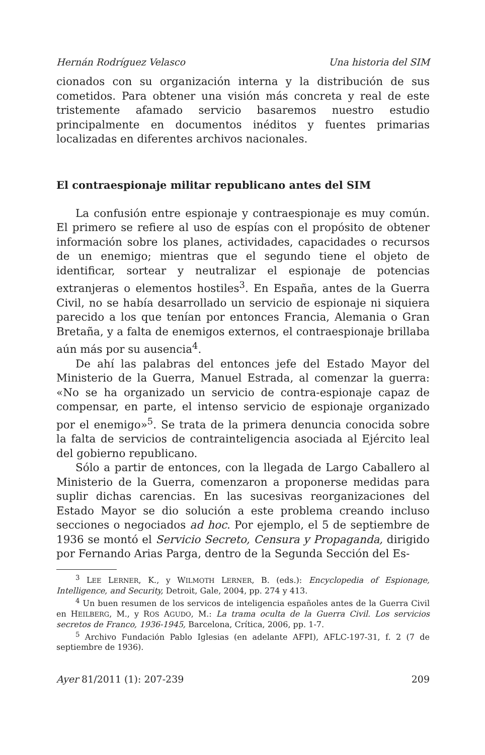Hernán Rodríguez Velasco Una historia del SIM
cionados con su organización interna y la distribución de sus cometidos. Para obtener una visión más concreta y real de este tristemente afamado servicio basaremos nuestro estudio principalmente en documentos inéditos y fuentes primarias localizadas en diferentes archivos nacionales.
El contraespionaje militar republicano antes del SIM
La confusión entre espionaje y contraespionaje es muy común. El primero se refiere al uso de espías con el propósito de obtener información sobre los planes, actividades, capacidades o recursos de un enemigo; mientras que el segundo tiene el objeto de identificar, sortear y neutralizar el espionaje de potencias extranjeras o elementos hostiles<sup>3</sup>. En España, antes de la Guerra Civil, no se había desarrollado un servicio de espionaje ni siquiera parecido a los que tenían por entonces Francia, Alemania o Gran Bretaña, y a falta de enemigos externos, el contraespionaje brillaba aún más por su ausencia<sup>4</sup>.
De ahí las palabras del entonces jefe del Estado Mayor del Ministerio de la Guerra, Manuel Estrada, al comenzar la guerra: «No se ha organizado un servicio de contra-espionaje capaz de compensar, en parte, el intenso servicio de espionaje organizado por el enemigo»<sup>5</sup>. Se trata de la primera denuncia conocida sobre la falta de servicios de contrainteligencia asociada al Ejército leal del gobierno republicano.
Sólo a partir de entonces, con la llegada de Largo Caballero al Ministerio de la Guerra, comenzaron a proponerse medidas para suplir dichas carencias. En las sucesivas reorganizaciones del Estado Mayor se dio solución a este problema creando incluso secciones o negociados ad hoc. Por ejemplo, el 5 de septiembre de 1936 se montó el Servicio Secreto, Censura y Propaganda, dirigido por Fernando Arias Parga, dentro de la Segunda Sección del Es-
<sup>3</sup> LEE LERNER, K., y WILMOTH LERNER, B. (eds.): Encyclopedia of Espionage, Intelligence, and Security, Detroit, Gale, 2004, pp. 274 y 413.
<sup>4</sup> Un buen resumen de los servicos de inteligencia españoles antes de la Guerra Civil en HEILBERG, M., y ROS AGUDO, M.: La trama oculta de la Guerra Civil. Los servicios secretos de Franco, 1936-1945, Barcelona, Crítica, 2006, pp. 1-7.
<sup>5</sup> Archivo Fundación Pablo Iglesias (en adelante AFPI), AFLC-197-31, f. 2 (7 de septiembre de 1936).
Ayer 81/2011 (1): 207-239 209